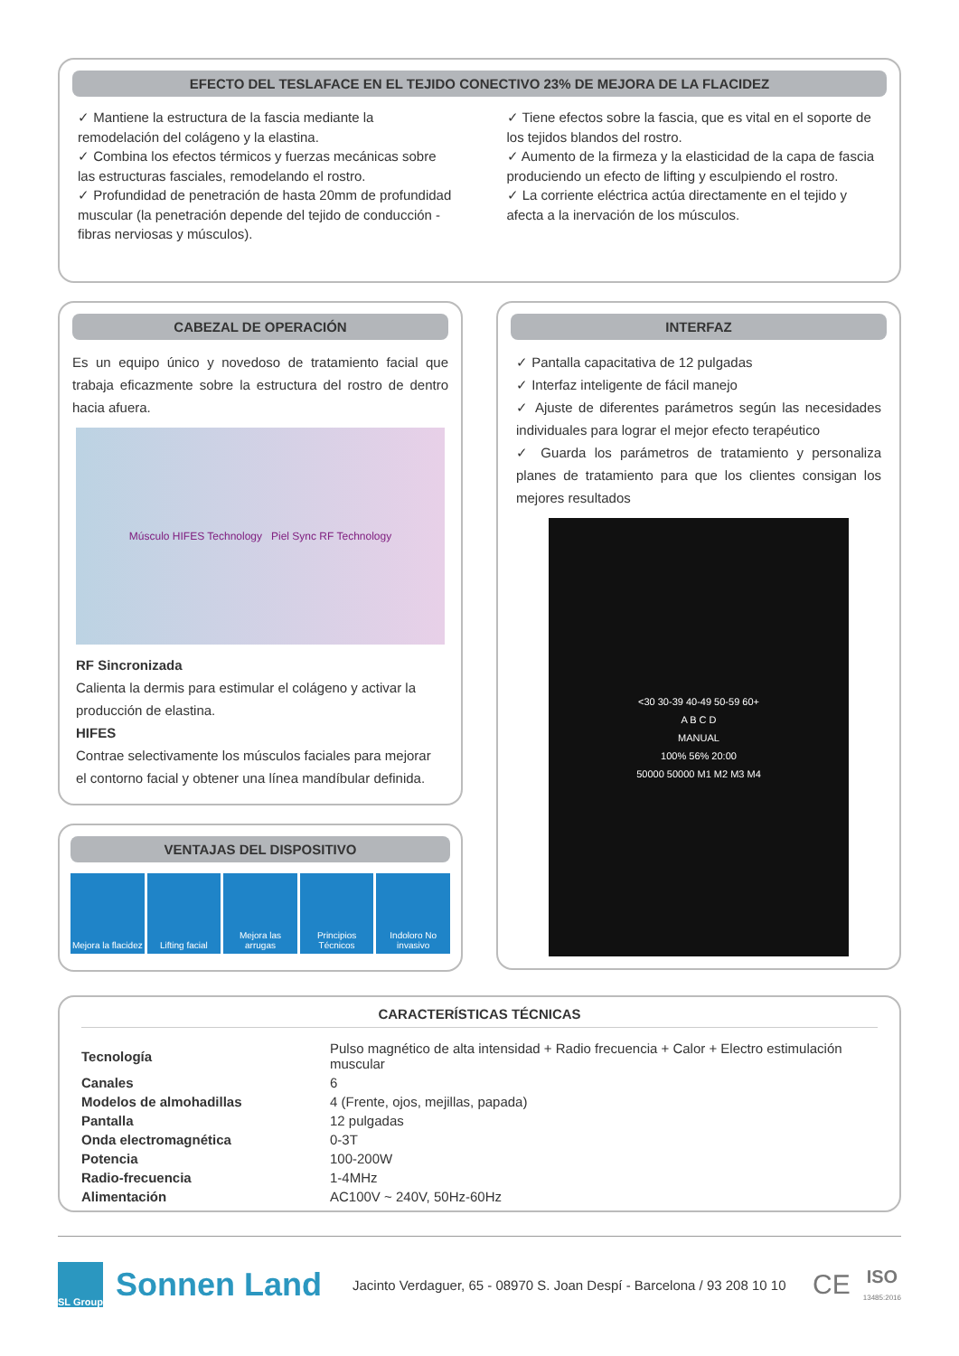EFECTO DEL TESLAFACE EN EL TEJIDO CONECTIVO 23% DE MEJORA DE LA FLACIDEZ
✓ Mantiene la estructura de la fascia mediante la remodelación del colágeno y la elastina.
✓ Combina los efectos térmicos y fuerzas mecánicas sobre las estructuras fasciales, remodelando el rostro.
✓ Profundidad de penetración de hasta 20mm de profundidad muscular (la penetración depende del tejido de conducción - fibras nerviosas y músculos).
✓ Tiene efectos sobre la fascia, que es vital en el soporte de los tejidos blandos del rostro.
✓ Aumento de la firmeza y la elasticidad de la capa de fascia produciendo un efecto de lifting y esculpiendo el rostro.
✓ La corriente eléctrica actúa directamente en el tejido y afecta a la inervación de los músculos.
CABEZAL DE OPERACIÓN
Es un equipo único y novedoso de tratamiento facial que trabaja eficazmente sobre la estructura del rostro de dentro hacia afuera.
Músculo HIFES Technology Piel Sync RF Technology
RF Sincronizada
Calienta la dermis para estimular el colágeno y activar la producción de elastina.
HIFES
Contrae selectivamente los músculos faciales para mejorar el contorno facial y obtener una línea mandíbular definida.
VENTAJAS DEL DISPOSITIVO
Mejora la flacidez Lifting facial Mejora las arrugas Principios Técnicos Indoloro No invasivo
INTERFAZ
✓ Pantalla capacitativa de 12 pulgadas
✓ Interfaz inteligente de fácil manejo
✓ Ajuste de diferentes parámetros según las necesidades individuales para lograr el mejor efecto terapéutico
✓ Guarda los parámetros de tratamiento y personaliza planes de tratamiento para que los clientes consigan los mejores resultados
<30 30-39 40-49 50-59 60+
A B C D
MANUAL
100% 56% 20:00
50000 50000 M1 M2 M3 M4
CARACTERÍSTICAS TÉCNICAS
| Tecnología | Pulso magnético de alta intensidad + Radio frecuencia + Calor + Electro estimulación muscular |
| Canales | 6 |
| Modelos de almohadillas | 4 (Frente, ojos, mejillas, papada) |
| Pantalla | 12 pulgadas |
| Onda electromagnética | 0-3T |
| Potencia | 100-200W |
| Radio-frecuencia | 1-4MHz |
| Alimentación | AC100V ~ 240V, 50Hz-60Hz |
SL Group
Sonnen Land
Jacinto Verdaguer, 65 - 08970 S. Joan Despí - Barcelona / 93 208 10 10
CE
ISO
13485:2016